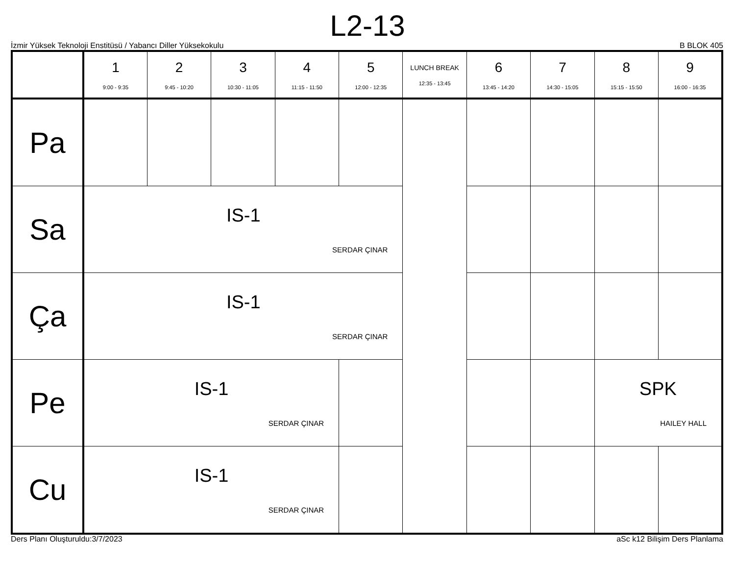L2-13
İzmir Yüksek Teknoloji Enstitüsü / Yabancı Diller Yüksekokulu B BLOK 405
| | 1 9:00 - 9:35 | 2 9:45 - 10:20 | 3 10:30 - 11:05 | 4 11:15 - 11:50 | 5 12:00 - 12:35 | LUNCH BREAK 12:35 - 13:45 | 6 13:45 - 14:20 | 7 14:30 - 15:05 | 8 15:15 - 15:50 | 9 16:00 - 16:35 |
| --- | --- | --- | --- | --- | --- | --- | --- | --- | --- | --- |
| Pa | | | | | | | | | | |
| Sa | IS-1 SERDAR ÇINAR | | | | | | | | | |
| Ça | IS-1 SERDAR ÇINAR | | | | | | | | | |
| Pe | IS-1 SERDAR ÇINAR | | | | | | | | SPK HAILEY HALL | |
| Cu | IS-1 SERDAR ÇINAR | | | | | | | | | |
Ders Planı Oluşturuldu:3/7/2023 aSc k12 Bilişim Ders Planlama